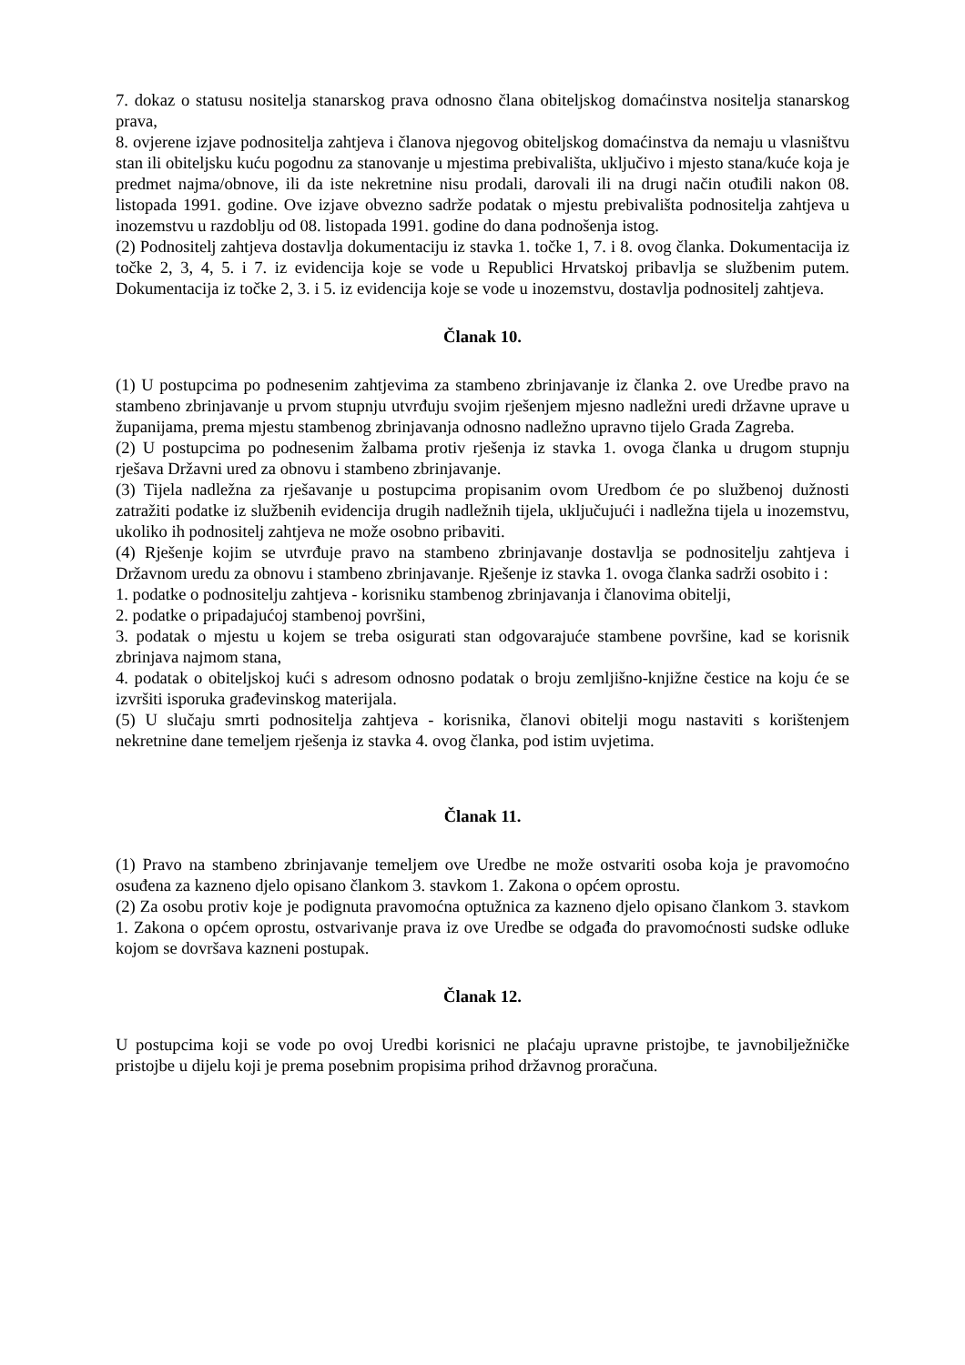7. dokaz o statusu nositelja stanarskog prava odnosno člana obiteljskog domaćinstva nositelja stanarskog prava,
8. ovjerene izjave podnositelja zahtjeva i članova njegovog obiteljskog domaćinstva da nemaju u vlasništvu stan ili obiteljsku kuću pogodnu za stanovanje u mjestima prebivališta, uključivo i mjesto stana/kuće koja je predmet najma/obnove, ili da iste nekretnine nisu prodali, darovali ili na drugi način otuđili nakon 08. listopada 1991. godine. Ove izjave obvezno sadrže podatak o mjestu prebivališta podnositelja zahtjeva u inozemstvu u razdoblju od 08. listopada 1991. godine do dana podnošenja istog.
(2) Podnositelj zahtjeva dostavlja dokumentaciju iz stavka 1. točke 1, 7. i 8. ovog članka. Dokumentacija iz točke 2, 3, 4, 5. i 7. iz evidencija koje se vode u Republici Hrvatskoj pribavlja se službenim putem. Dokumentacija iz točke 2, 3. i 5. iz evidencija koje se vode u inozemstvu, dostavlja podnositelj zahtjeva.
Članak 10.
(1) U postupcima po podnesenim zahtjevima za stambeno zbrinjavanje iz članka 2. ove Uredbe pravo na stambeno zbrinjavanje u prvom stupnju utvrđuju svojim rješenjem mjesno nadležni uredi državne uprave u županijama, prema mjestu stambenog zbrinjavanja odnosno nadležno upravno tijelo Grada Zagreba.
(2) U postupcima po podnesenim žalbama protiv rješenja iz stavka 1. ovoga članka u drugom stupnju rješava Državni ured za obnovu i stambeno zbrinjavanje.
(3) Tijela nadležna za rješavanje u postupcima propisanim ovom Uredbom će po službenoj dužnosti zatražiti podatke iz službenih evidencija drugih nadležnih tijela, uključujući i nadležna tijela u inozemstvu, ukoliko ih podnositelj zahtjeva ne može osobno pribaviti.
(4) Rješenje kojim se utvrđuje pravo na stambeno zbrinjavanje dostavlja se podnositelju zahtjeva i Državnom uredu za obnovu i stambeno zbrinjavanje. Rješenje iz stavka 1. ovoga članka sadrži osobito i :
1. podatke o podnositelju zahtjeva - korisniku stambenog zbrinjavanja i članovima obitelji,
2. podatke o pripadajućoj stambenoj površini,
3. podatak o mjestu u kojem se treba osigurati stan odgovarajuće stambene površine, kad se korisnik zbrinjava najmom stana,
4. podatak o obiteljskoj kući s adresom odnosno podatak o broju zemljišno-knjižne čestice na koju će se izvršiti isporuka građevinskog materijala.
(5) U slučaju smrti podnositelja zahtjeva - korisnika, članovi obitelji mogu nastaviti s korištenjem nekretnine dane temeljem rješenja iz stavka 4. ovog članka, pod istim uvjetima.
Članak 11.
(1) Pravo na stambeno zbrinjavanje temeljem ove Uredbe ne može ostvariti osoba koja je pravomoćno osuđena za kazneno djelo opisano člankom 3. stavkom 1. Zakona o općem oprostu.
(2) Za osobu protiv koje je podignuta pravomoćna optužnica za kazneno djelo opisano člankom 3. stavkom 1. Zakona o općem oprostu, ostvarivanje prava iz ove Uredbe se odgađa do pravomoćnosti sudske odluke kojom se dovršava kazneni postupak.
Članak 12.
U postupcima koji se vode po ovoj Uredbi korisnici ne plaćaju upravne pristojbe, te javnobilježničke pristojbe u dijelu koji je prema posebnim propisima prihod državnog proračuna.